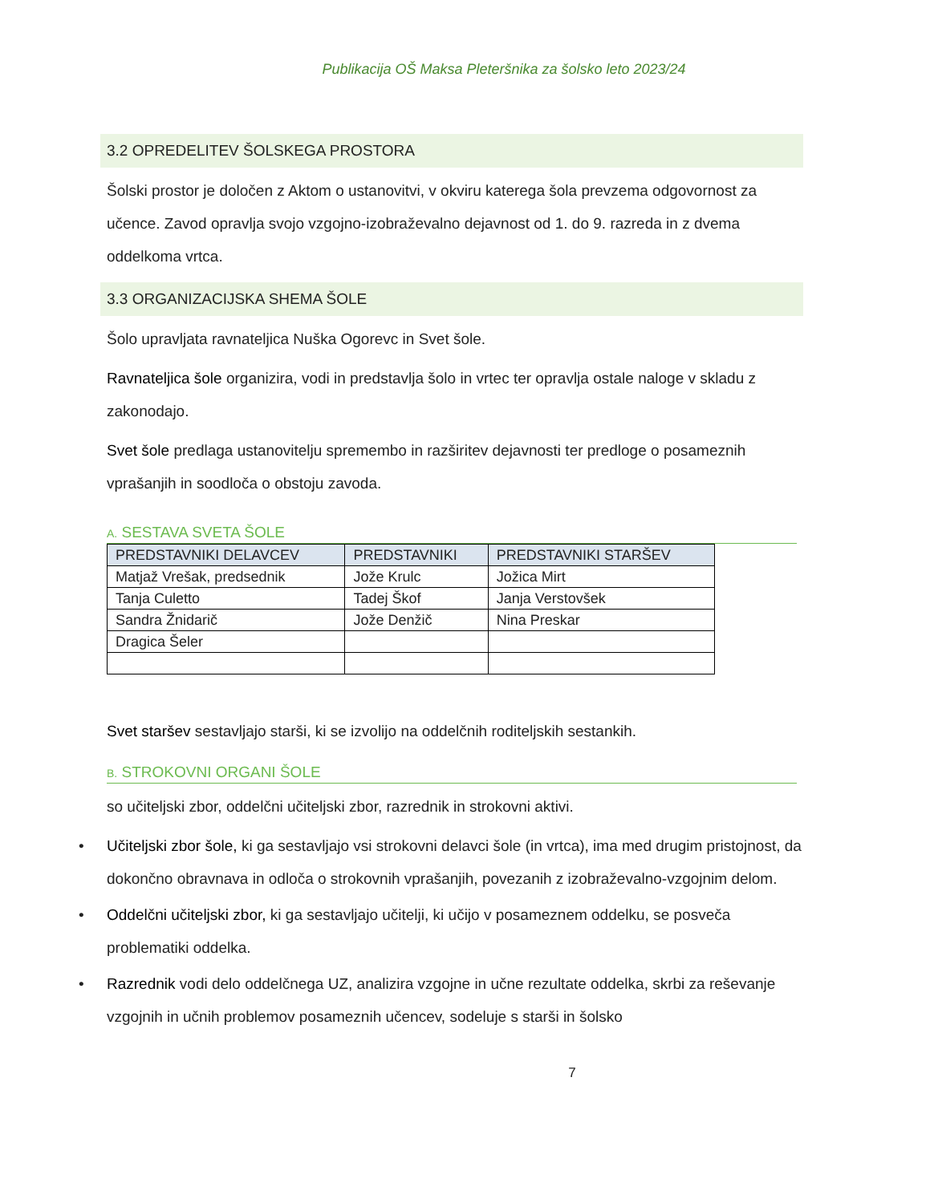Publikacija OŠ Maksa Pleteršnika za šolsko leto 2023/24
3.2 OPREDELITEV ŠOLSKEGA PROSTORA
Šolski prostor je določen z Aktom o ustanovitvi, v okviru katerega šola prevzema odgovornost za učence. Zavod opravlja svojo vzgojno-izobraževalno dejavnost od 1. do 9. razreda in z dvema oddelkoma vrtca.
3.3 ORGANIZACIJSKA SHEMA ŠOLE
Šolo upravljata ravnateljica Nuška Ogorevc in Svet šole.
Ravnateljica šole organizira, vodi in predstavlja šolo in vrtec ter opravlja ostale naloge v skladu z zakonodajo.
Svet šole predlaga ustanovitelju spremembo in razširitev dejavnosti ter predloge o posameznih vprašanjih in soodloča o obstoju zavoda.
A. SESTAVA SVETA ŠOLE
| PREDSTAVNIKI DELAVCEV | PREDSTAVNIKI | PREDSTAVNIKI STARŠEV |
| --- | --- | --- |
| Matjaž Vrešak, predsednik | Jože Krulc | Jožica Mirt |
| Tanja Culetto | Tadej Škof | Janja Verstovšek |
| Sandra Žnidarič | Jože Denžič | Nina Preskar |
| Dragica Šeler | | |
Svet staršev sestavljajo starši, ki se izvolijo na oddelčnih roditeljskih sestankih.
B. STROKOVNI ORGANI ŠOLE
so učiteljski zbor, oddelčni učiteljski zbor, razrednik in strokovni aktivi.
• Učiteljski zbor šole, ki ga sestavljajo vsi strokovni delavci šole (in vrtca), ima med drugim pristojnost, da dokončno obravnava in odloča o strokovnih vprašanjih, povezanih z izobraževalno-vzgojnim delom.
• Oddelčni učiteljski zbor, ki ga sestavljajo učitelji, ki učijo v posameznem oddelku, se posveča problematiki oddelka.
• Razrednik vodi delo oddelčnega UZ, analizira vzgojne in učne rezultate oddelka, skrbi za reševanje vzgojnih in učnih problemov posameznih učencev, sodeluje s starši in šolsko
7